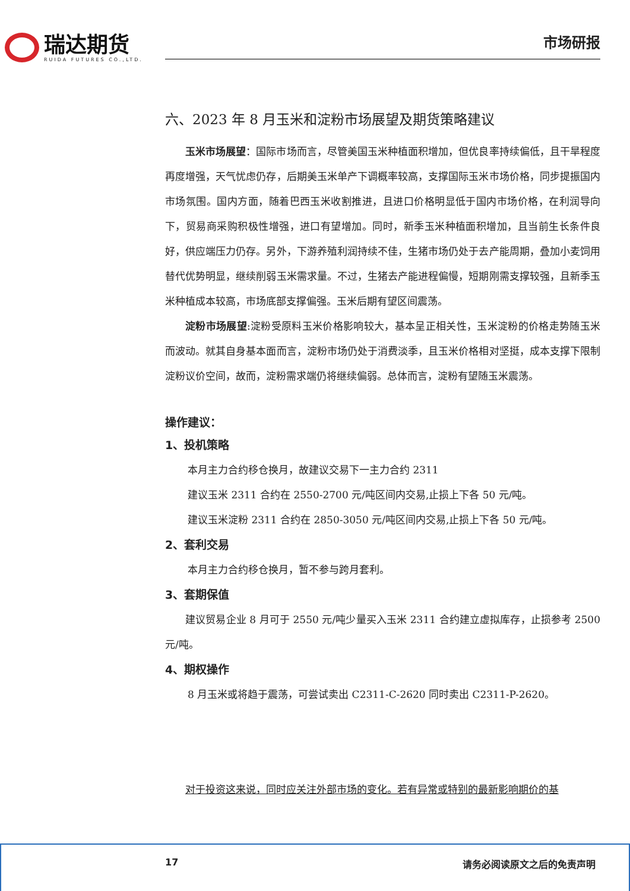瑞达期货
RUIDA FUTURES CO.,LTD.
市场研报
六、2023 年 8 月玉米和淀粉市场展望及期货策略建议
玉米市场展望：国际市场而言，尽管美国玉米种植面积增加，但优良率持续偏低，且干旱程度再度增强，天气忧虑仍存，后期美玉米单产下调概率较高，支撑国际玉米市场价格，同步提振国内市场氛围。国内方面，随着巴西玉米收割推进，且进口价格明显低于国内市场价格，在利润导向下，贸易商采购积极性增强，进口有望增加。同时，新季玉米种植面积增加，且当前生长条件良好，供应端压力仍存。另外，下游养殖利润持续不佳，生猪市场仍处于去产能周期，叠加小麦饲用替代优势明显，继续削弱玉米需求量。不过，生猪去产能进程偏慢，短期刚需支撑较强，且新季玉米种植成本较高，市场底部支撑偏强。玉米后期有望区间震荡。
淀粉市场展望:淀粉受原料玉米价格影响较大，基本呈正相关性，玉米淀粉的价格走势随玉米而波动。就其自身基本面而言，淀粉市场仍处于消费淡季，且玉米价格相对坚挺，成本支撑下限制淀粉议价空间，故而，淀粉需求端仍将继续偏弱。总体而言，淀粉有望随玉米震荡。
操作建议：
1、投机策略
本月主力合约移仓换月，故建议交易下一主力合约 2311
建议玉米 2311 合约在 2550-2700 元/吨区间内交易,止损上下各 50 元/吨。
建议玉米淀粉 2311 合约在 2850-3050 元/吨区间内交易,止损上下各 50 元/吨。
2、套利交易
本月主力合约移仓换月，暂不参与跨月套利。
3、套期保值
建议贸易企业 8 月可于 2550 元/吨少量买入玉米 2311 合约建立虚拟库存，止损参考 2500 元/吨。
4、期权操作
8 月玉米或将趋于震荡，可尝试卖出 C2311-C-2620 同时卖出 C2311-P-2620。
对于投资这来说，同时应关注外部市场的变化。若有异常或特别的最新影响期价的基
17 请务必阅读原文之后的免责声明